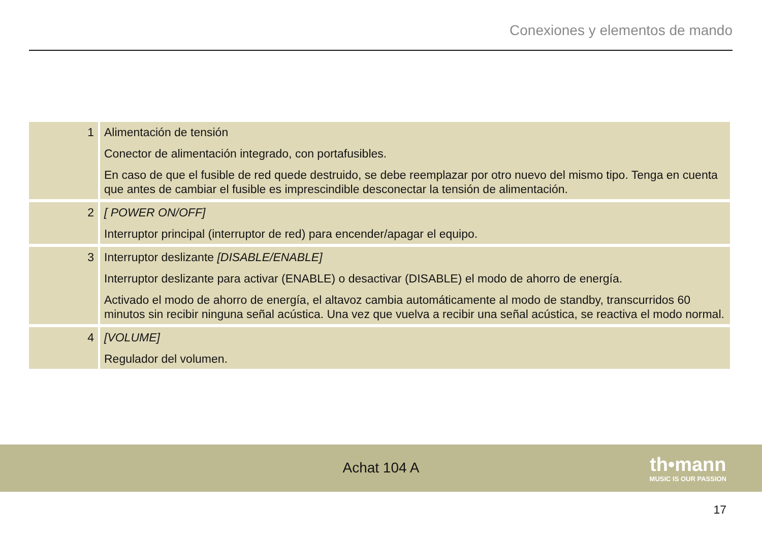Conexiones y elementos de mando
| 1 | Alimentación de tensión Conector de alimentación integrado, con portafusibles. En caso de que el fusible de red quede destruido, se debe reemplazar por otro nuevo del mismo tipo. Tenga en cuenta que antes de cambiar el fusible es imprescindible desconectar la tensión de alimentación. |
| 2 | [ POWER ON/OFF] Interruptor principal (interruptor de red) para encender/apagar el equipo. |
| 3 | Interruptor deslizante [DISABLE/ENABLE] Interruptor deslizante para activar (ENABLE) o desactivar (DISABLE) el modo de ahorro de energía. Activado el modo de ahorro de energía, el altavoz cambia automáticamente al modo de standby, transcurridos 60 minutos sin recibir ninguna señal acústica. Una vez que vuelva a recibir una señal acústica, se reactiva el modo normal. |
| 4 | [VOLUME] Regulador del volumen. |
Achat 104 A
th•mann
MUSIC IS OUR PASSION
17